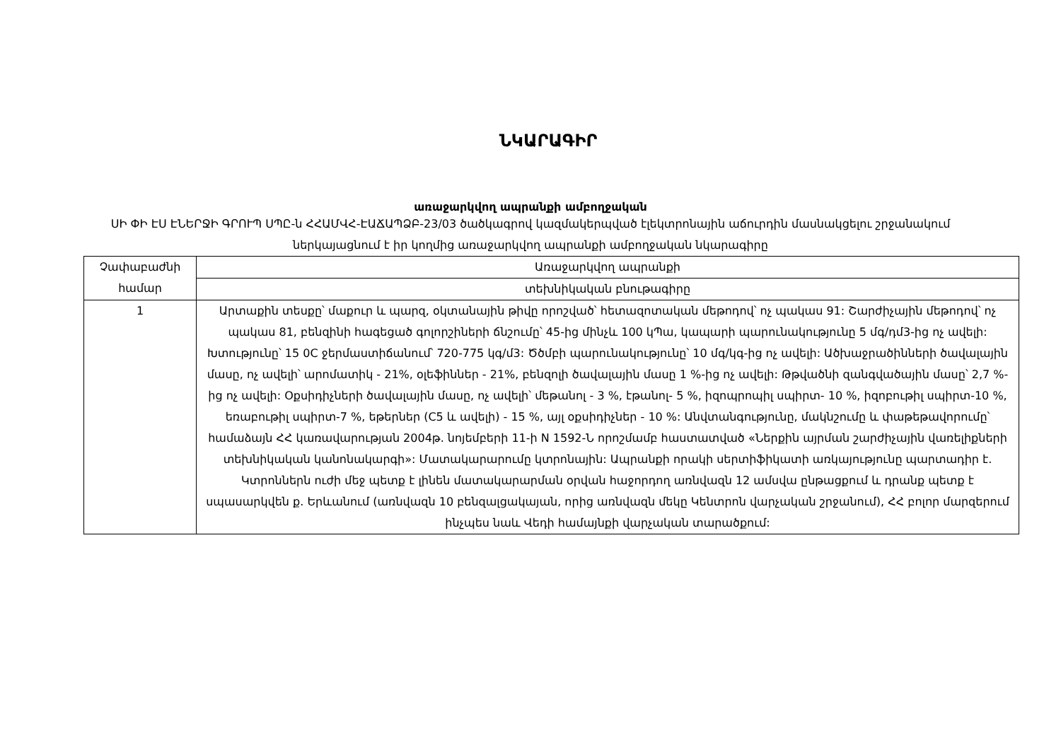ՆԿԱՐԱԳԻՐ
առաջարկվող ապրանքի ամբողջական
ՍԻ ՓԻ ԷՍ ԷՆԵՐՋԻ ԳՐՈՒՊ ՍՊԸ-ն ՀՀԱՄՎՀ-ԷԱՃԱՊՁԲ-23/03 ծածկագրով կազմակերպված էլեկտրոնային աճուրդին մասնակցելու շրջանակում ներկայացնում է իր կողմից առաջարկվող ապրանքի ամբողջական նկարագիրը
| Չափաբաժնի համար | Առաջարկվող ապրանքի |
| --- | --- |
| | տեխնիկական բնութագիրը |
| 1 | Արտաքին տեսքը՝ մաքուր և պարզ, օկտանային թիվը որոշված՝ հետազոտական մեթոդով՝ ոչ պակաս 91: Շարժիչային մեթոդով՝ ոչ պակաս 81, բենզինի հագեցած գոլորշիների ճնշումը՝ 45-ից մինչև 100 կՊա, կապարի պարունակությունը 5 մգ/դմ3-ից ոչ ավելի: Խտությունը՝ 15 0C ջերմաստիճանում՝ 720-775 կգ/մ3: Ծծմբի պարունակությունը՝ 10 մգ/կգ-ից ոչ ավելի: Ածխաջրածինների ծավալային մասը, ոչ ավելի՝ արոմատիկ - 21%, օլեֆիններ - 21%, բենզոլի ծավալային մասը 1 %-ից ոչ ավելի: Թթվածնի զանգվածային մասը՝ 2,7 %-ից ոչ ավելի: Օքսիդիչների ծավալային մասը, ոչ ավելի՝ մեթանոլ - 3 %, էթանոլ- 5 %, իզոպրոպիլ սպիրտ- 10 %, իզոբութիլ սպիրտ-10 %, եռաբութիլ սպիրտ-7 %, եթերներ (C5 և ավելի) - 15 %, այլ օքսիդիչներ - 10 %: Անվտանգությունը, մակնշումը և փաթեթավորումը՝ համաձայն ՀՀ կառավարության 2004թ. նոյեմբերի 11-ի N 1592-Ն որոշմամբ հաստատված «Ներքին այրման շարժիչային վառելիքների տեխնիկական կանոնակարգի»: Մատակարարումը կտրոնային: Ապրանքի որակի սերտիֆիկատի առկայությունը պարտադիր է. Կտրոններն ուժի մեջ պետք է լինեն մատակարարման օրվան հաջորդող առնվազն 12 ամսվա ընթացքում և դրանք պետք է սպասարկվեն ք. Երևանում (առնվազն 10 բենզալցակայան, որից առնվազն մեկը Կենտրոն վարչական շրջանում), ՀՀ բոլոր մարզերում ինչպես նաև Վեդի համայնքի վարչական տարածքում: |